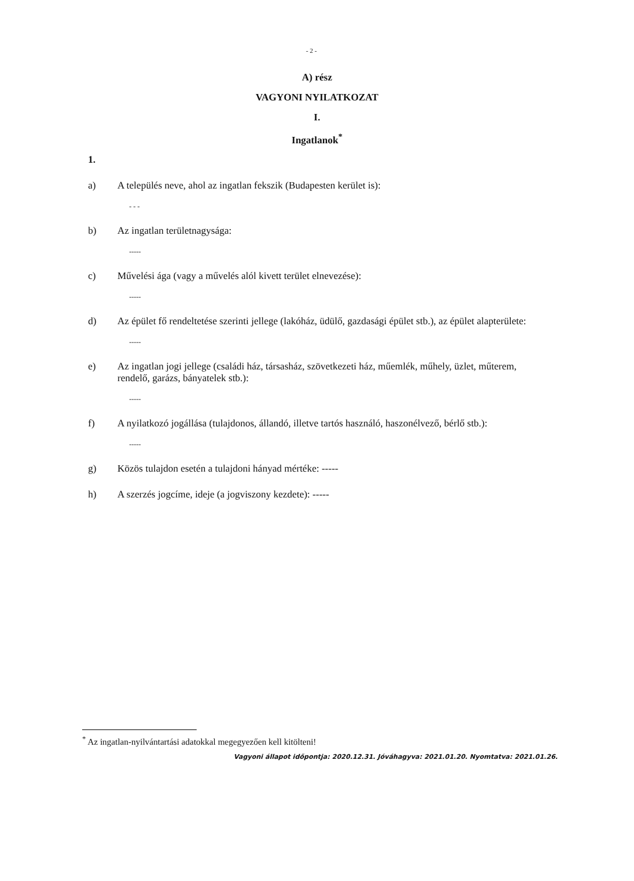- 2 -
A) rész
VAGYONI NYILATKOZAT
I.
Ingatlanok<sup>*</sup>
1.
a) A település neve, ahol az ingatlan fekszik (Budapesten kerület is):
- - -
b) Az ingatlan területnagysága:
-----
c) Művelési ága (vagy a művelés alól kivett terület elnevezése):
-----
d) Az épület fő rendeltetése szerinti jellege (lakóház, üdülő, gazdasági épület stb.), az épület alapterülete:
-----
e) Az ingatlan jogi jellege (családi ház, társasház, szövetkezeti ház, műemlék, műhely, üzlet, műterem, rendelő, garázs, bányatelek stb.):
-----
f) A nyilatkozó jogállása (tulajdonos, állandó, illetve tartós használó, haszonélvező, bérlő stb.):
-----
g) Közös tulajdon esetén a tulajdoni hányad mértéke: -----
h) A szerzés jogcíme, ideje (a jogviszony kezdete): -----
<sup>*</sup> Az ingatlan-nyilvántartási adatokkal megegyezően kell kitölteni!
Vagyoni állapot időpontja: 2020.12.31. Jóváhagyva: 2021.01.20. Nyomtatva: 2021.01.26.